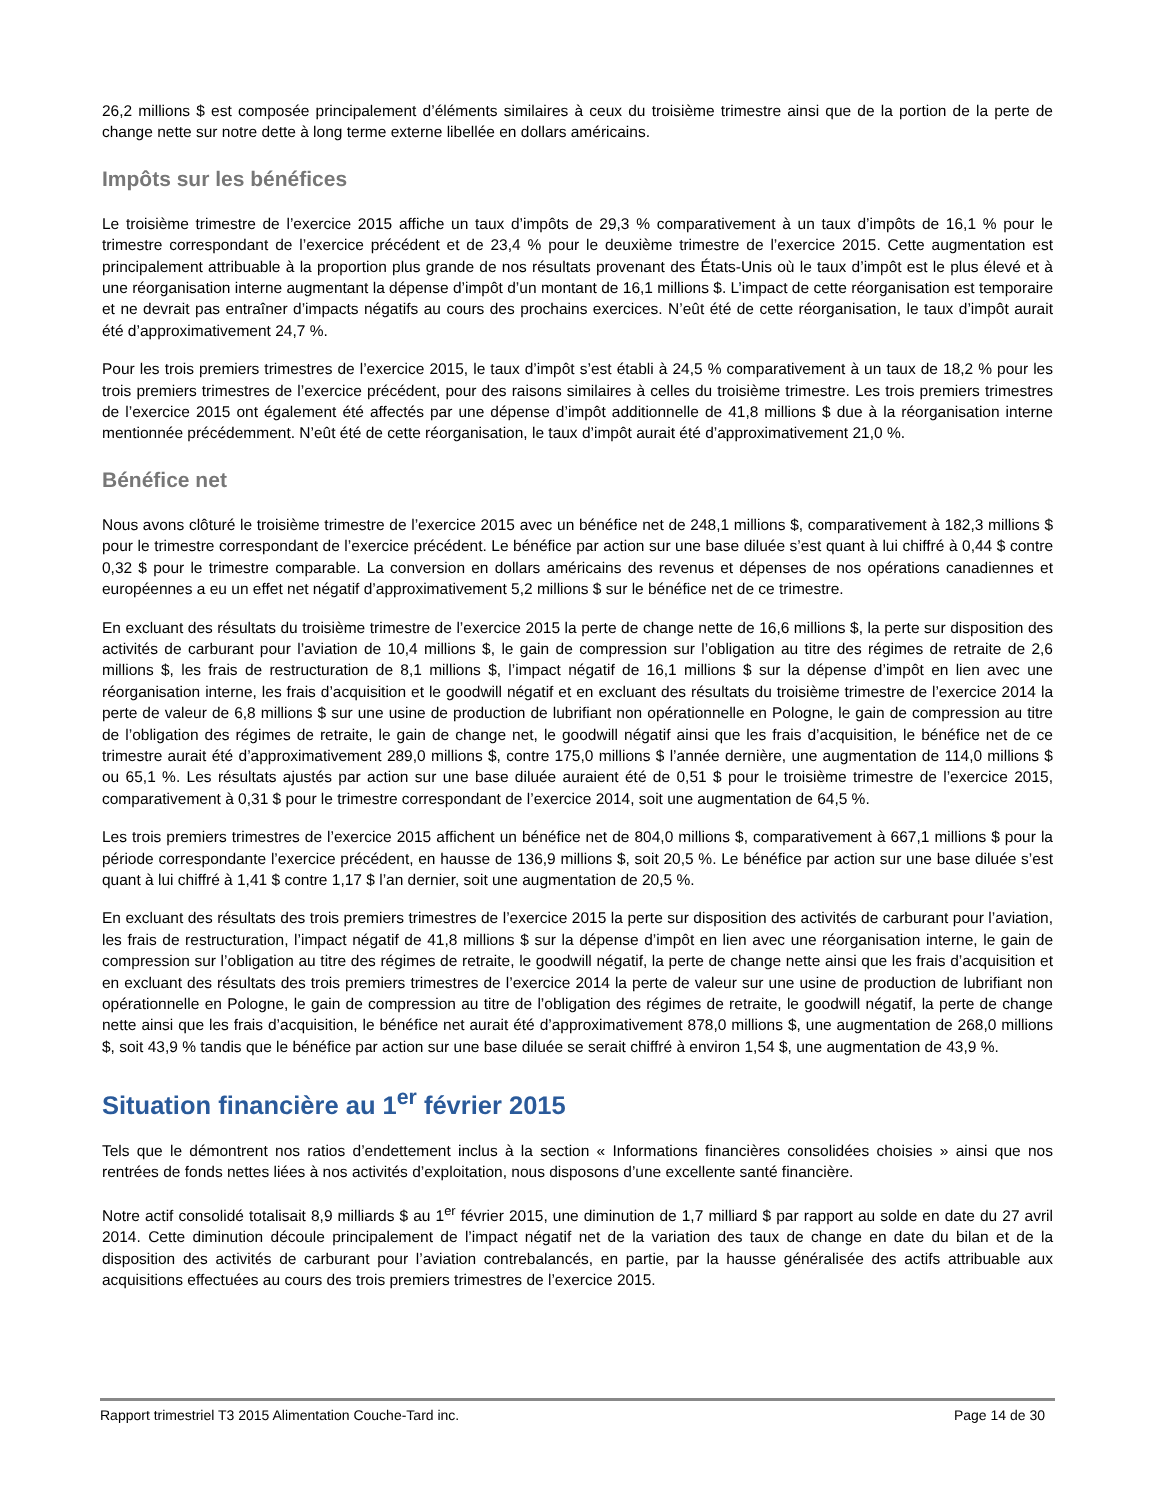26,2 millions $ est composée principalement d’éléments similaires à ceux du troisième trimestre ainsi que de la portion de la perte de change nette sur notre dette à long terme externe libellée en dollars américains.
Impôts sur les bénéfices
Le troisième trimestre de l’exercice 2015 affiche un taux d’impôts de 29,3 % comparativement à un taux d’impôts de 16,1 % pour le trimestre correspondant de l’exercice précédent et de 23,4 % pour le deuxième trimestre de l’exercice 2015. Cette augmentation est principalement attribuable à la proportion plus grande de nos résultats provenant des États-Unis où le taux d’impôt est le plus élevé et à une réorganisation interne augmentant la dépense d’impôt d’un montant de 16,1 millions $. L’impact de cette réorganisation est temporaire et ne devrait pas entraîner d’impacts négatifs au cours des prochains exercices. N’eût été de cette réorganisation, le taux d’impôt aurait été d’approximativement 24,7 %.
Pour les trois premiers trimestres de l’exercice 2015, le taux d’impôt s’est établi à 24,5 % comparativement à un taux de 18,2 % pour les trois premiers trimestres de l’exercice précédent, pour des raisons similaires à celles du troisième trimestre. Les trois premiers trimestres de l’exercice 2015 ont également été affectés par une dépense d’impôt additionnelle de 41,8 millions $ due à la réorganisation interne mentionnée précédemment. N’eût été de cette réorganisation, le taux d’impôt aurait été d’approximativement 21,0 %.
Bénéfice net
Nous avons clôturé le troisième trimestre de l’exercice 2015 avec un bénéfice net de 248,1 millions $, comparativement à 182,3 millions $ pour le trimestre correspondant de l’exercice précédent. Le bénéfice par action sur une base diluée s’est quant à lui chiffré à 0,44 $ contre 0,32 $ pour le trimestre comparable. La conversion en dollars américains des revenus et dépenses de nos opérations canadiennes et européennes a eu un effet net négatif d’approximativement 5,2 millions $ sur le bénéfice net de ce trimestre.
En excluant des résultats du troisième trimestre de l’exercice 2015 la perte de change nette de 16,6 millions $, la perte sur disposition des activités de carburant pour l’aviation de 10,4 millions $, le gain de compression sur l’obligation au titre des régimes de retraite de 2,6 millions $, les frais de restructuration de 8,1 millions $, l’impact négatif de 16,1 millions $ sur la dépense d’impôt en lien avec une réorganisation interne, les frais d’acquisition et le goodwill négatif et en excluant des résultats du troisième trimestre de l’exercice 2014 la perte de valeur de 6,8 millions $ sur une usine de production de lubrifiant non opérationnelle en Pologne, le gain de compression au titre de l’obligation des régimes de retraite, le gain de change net, le goodwill négatif ainsi que les frais d’acquisition, le bénéfice net de ce trimestre aurait été d’approximativement 289,0 millions $, contre 175,0 millions $ l’année dernière, une augmentation de 114,0 millions $ ou 65,1 %. Les résultats ajustés par action sur une base diluée auraient été de 0,51 $ pour le troisième trimestre de l’exercice 2015, comparativement à 0,31 $ pour le trimestre correspondant de l’exercice 2014, soit une augmentation de 64,5 %.
Les trois premiers trimestres de l’exercice 2015 affichent un bénéfice net de 804,0 millions $, comparativement à 667,1 millions $ pour la période correspondante l’exercice précédent, en hausse de 136,9 millions $, soit 20,5 %. Le bénéfice par action sur une base diluée s’est quant à lui chiffré à 1,41 $ contre 1,17 $ l’an dernier, soit une augmentation de 20,5 %.
En excluant des résultats des trois premiers trimestres de l’exercice 2015 la perte sur disposition des activités de carburant pour l’aviation, les frais de restructuration, l’impact négatif de 41,8 millions $ sur la dépense d’impôt en lien avec une réorganisation interne, le gain de compression sur l’obligation au titre des régimes de retraite, le goodwill négatif, la perte de change nette ainsi que les frais d’acquisition et en excluant des résultats des trois premiers trimestres de l’exercice 2014 la perte de valeur sur une usine de production de lubrifiant non opérationnelle en Pologne, le gain de compression au titre de l’obligation des régimes de retraite, le goodwill négatif, la perte de change nette ainsi que les frais d’acquisition, le bénéfice net aurait été d’approximativement 878,0 millions $, une augmentation de 268,0 millions $, soit 43,9 % tandis que le bénéfice par action sur une base diluée se serait chiffré à environ 1,54 $, une augmentation de 43,9 %.
Situation financière au 1<sup>er</sup> février 2015
Tels que le démontrent nos ratios d’endettement inclus à la section « Informations financières consolidées choisies » ainsi que nos rentrées de fonds nettes liées à nos activités d’exploitation, nous disposons d’une excellente santé financière.
Notre actif consolidé totalisait 8,9 milliards $ au 1<sup>er</sup> février 2015, une diminution de 1,7 milliard $ par rapport au solde en date du 27 avril 2014. Cette diminution découle principalement de l’impact négatif net de la variation des taux de change en date du bilan et de la disposition des activités de carburant pour l’aviation contrebalancés, en partie, par la hausse généralisée des actifs attribuable aux acquisitions effectuées au cours des trois premiers trimestres de l’exercice 2015.
Rapport trimestriel T3 2015 Alimentation Couche-Tard inc. Page 14 de 30